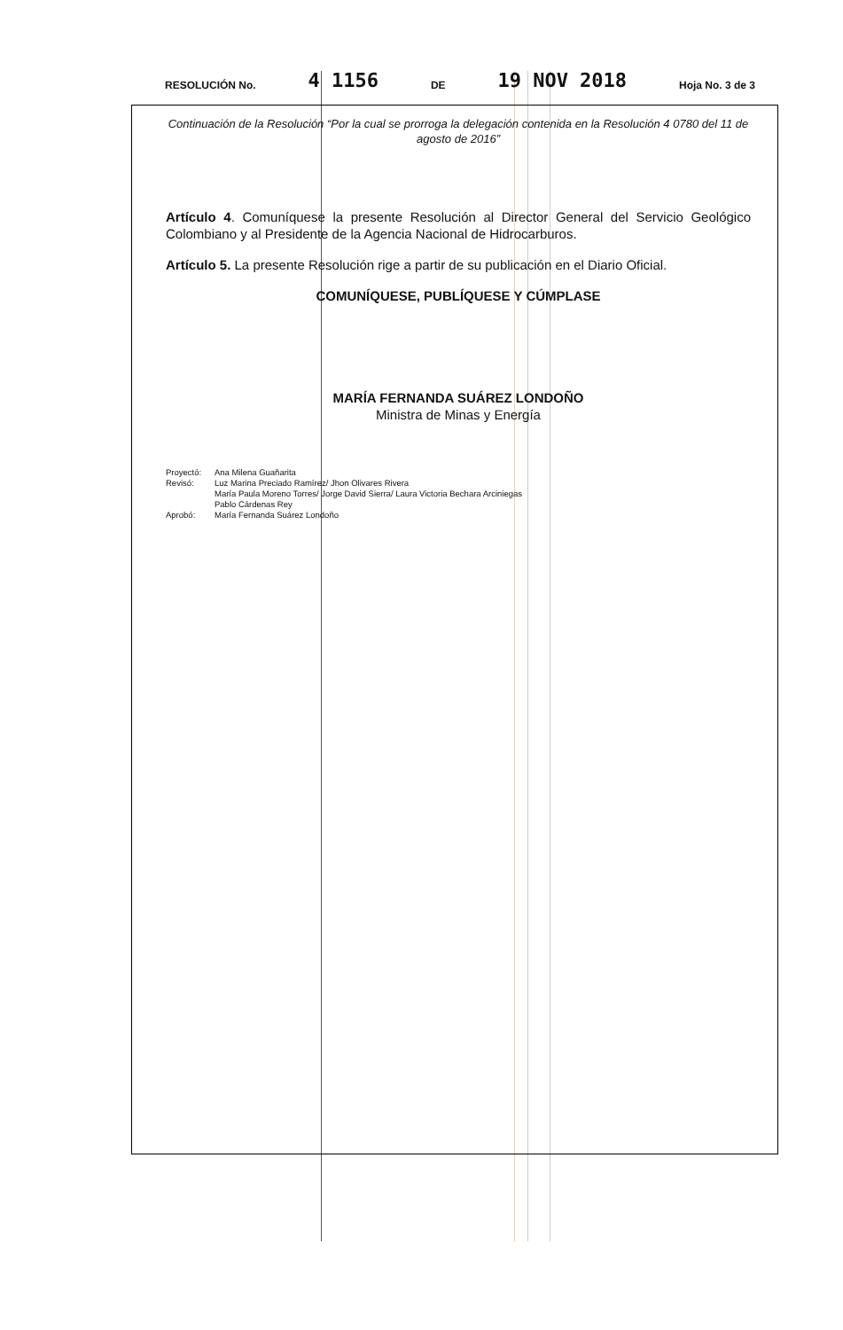RESOLUCIÓN No. 4 1156 DE 19 NOV 2018 Hoja No. 3 de 3
Continuación de la Resolución “Por la cual se prorroga la delegación contenida en la Resolución 4 0780 del 11 de agosto de 2016”
Artículo 4. Comuníquese la presente Resolución al Director General del Servicio Geológico Colombiano y al Presidente de la Agencia Nacional de Hidrocarburos.
Artículo 5. La presente Resolución rige a partir de su publicación en el Diario Oficial.
COMUNÍQUESE, PUBLÍQUESE Y CÚMPLASE
MARÍA FERNANDA SUÁREZ LONDOÑO
Ministra de Minas y Energía
Proyectó: Ana Milena Guañarita
Revisó: Luz Marina Preciado Ramírez/ Jhon Olivares Rivera
María Paula Moreno Torres/ Jorge David Sierra/ Laura Victoria Bechara Arciniegas
Pablo Cárdenas Rey
Aprobó: María Fernanda Suárez Londoño